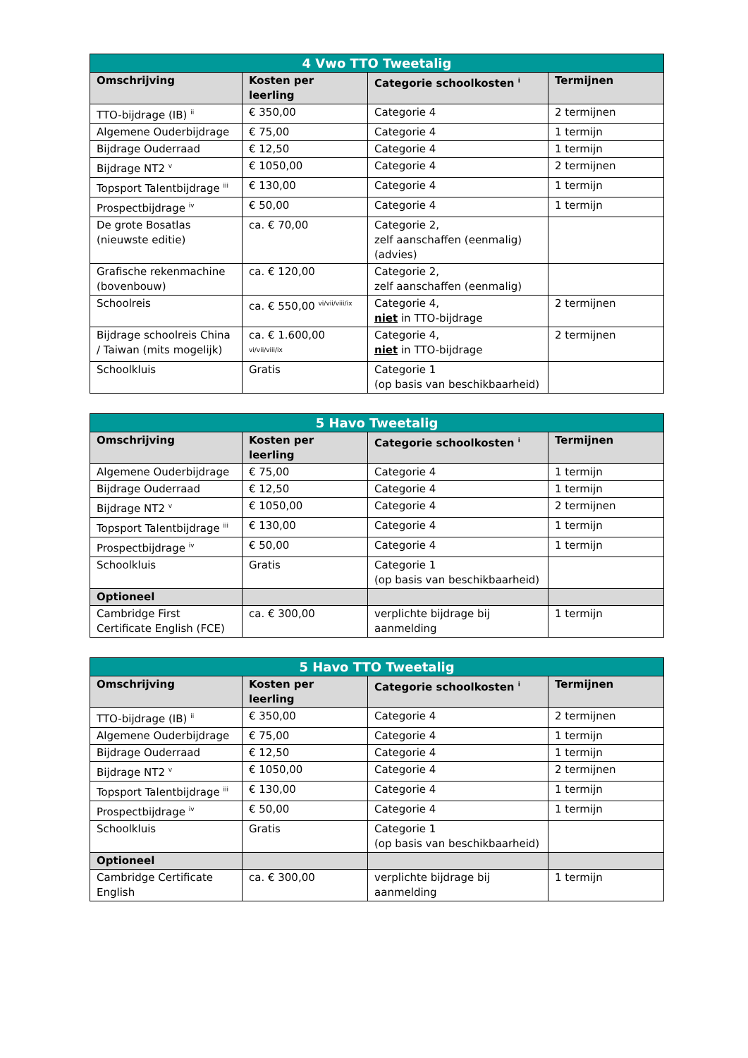| 4 Vwo TTO Tweetalig | | | |
| --- | --- | --- | --- |
| Omschrijving | Kosten per leerling | Categorie schoolkosten <sup>i</sup> | Termijnen |
| TTO-bijdrage (IB) <sup>ii</sup> | € 350,00 | Categorie 4 | 2 termijnen |
| Algemene Ouderbijdrage | € 75,00 | Categorie 4 | 1 termijn |
| Bijdrage Ouderraad | € 12,50 | Categorie 4 | 1 termijn |
| Bijdrage NT2 <sup>v</sup> | € 1050,00 | Categorie 4 | 2 termijnen |
| Topsport Talentbijdrage <sup>iii</sup> | € 130,00 | Categorie 4 | 1 termijn |
| Prospectbijdrage <sup>iv</sup> | € 50,00 | Categorie 4 | 1 termijn |
| De grote Bosatlas (nieuwste editie) | ca. € 70,00 | Categorie 2, zelf aanschaffen (eenmalig) (advies) | |
| Grafische rekenmachine (bovenbouw) | ca. € 120,00 | Categorie 2, zelf aanschaffen (eenmalig) | |
| Schoolreis | ca. € 550,00 <sup>vi/vii/viii/ix</sup> | Categorie 4, niet in TTO-bijdrage | 2 termijnen |
| Bijdrage schoolreis China / Taiwan (mits mogelijk) | ca. € 1.600,00 <sup>vi/vii/viii/ix</sup> | Categorie 4, niet in TTO-bijdrage | 2 termijnen |
| Schoolkluis | Gratis | Categorie 1 (op basis van beschikbaarheid) | |
| 5 Havo Tweetalig | | | |
| --- | --- | --- | --- |
| Omschrijving | Kosten per leerling | Categorie schoolkosten <sup>i</sup> | Termijnen |
| Algemene Ouderbijdrage | € 75,00 | Categorie 4 | 1 termijn |
| Bijdrage Ouderraad | € 12,50 | Categorie 4 | 1 termijn |
| Bijdrage NT2 <sup>v</sup> | € 1050,00 | Categorie 4 | 2 termijnen |
| Topsport Talentbijdrage <sup>iii</sup> | € 130,00 | Categorie 4 | 1 termijn |
| Prospectbijdrage <sup>iv</sup> | € 50,00 | Categorie 4 | 1 termijn |
| Schoolkluis | Gratis | Categorie 1 (op basis van beschikbaarheid) | |
| Optioneel | | | |
| Cambridge First Certificate English (FCE) | ca. € 300,00 | verplichte bijdrage bij aanmelding | 1 termijn |
| 5 Havo TTO Tweetalig | | | |
| --- | --- | --- | --- |
| Omschrijving | Kosten per leerling | Categorie schoolkosten <sup>i</sup> | Termijnen |
| TTO-bijdrage (IB) <sup>ii</sup> | € 350,00 | Categorie 4 | 2 termijnen |
| Algemene Ouderbijdrage | € 75,00 | Categorie 4 | 1 termijn |
| Bijdrage Ouderraad | € 12,50 | Categorie 4 | 1 termijn |
| Bijdrage NT2 <sup>v</sup> | € 1050,00 | Categorie 4 | 2 termijnen |
| Topsport Talentbijdrage <sup>iii</sup> | € 130,00 | Categorie 4 | 1 termijn |
| Prospectbijdrage <sup>iv</sup> | € 50,00 | Categorie 4 | 1 termijn |
| Schoolkluis | Gratis | Categorie 1 (op basis van beschikbaarheid) | |
| Optioneel | | | |
| Cambridge Certificate English | ca. € 300,00 | verplichte bijdrage bij aanmelding | 1 termijn |